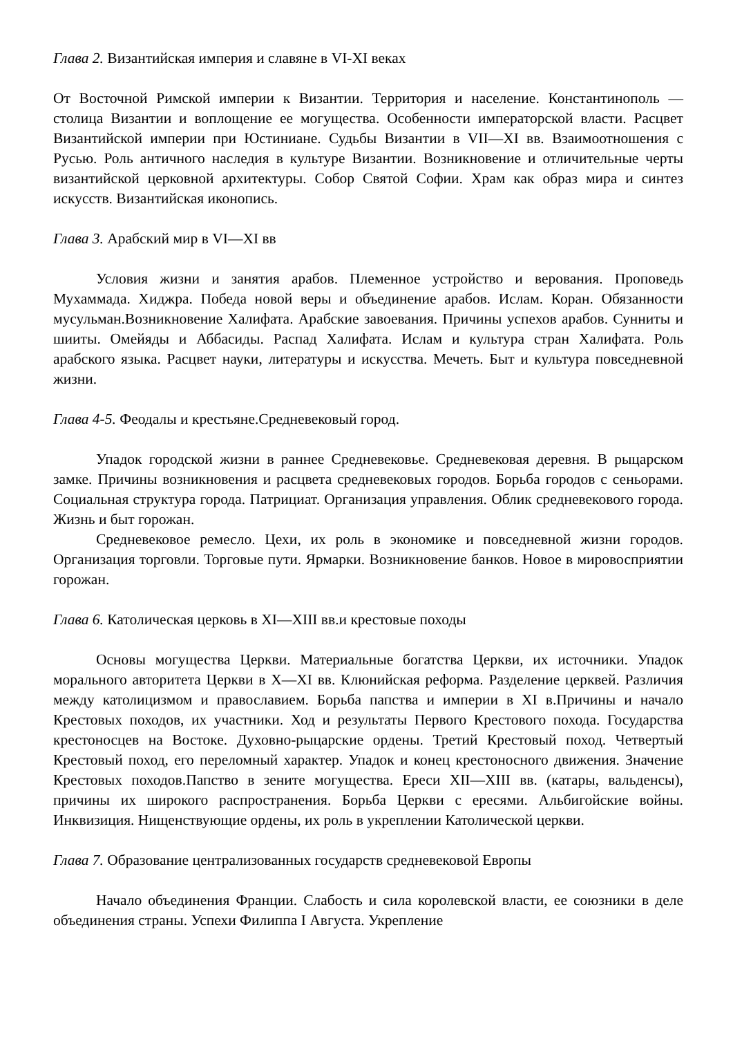Глава 2. Византийская империя и славяне в VI-XI веках
От Восточной Римской империи к Византии. Территория и население. Константинополь — столица Византии и воплощение ее могущества. Особенности императорской власти. Расцвет Византийской империи при Юстиниане. Судьбы Византии в VII—XI вв. Взаимоотношения с Русью. Роль античного наследия в культуре Византии. Возникновение и отличительные черты византийской церковной архитектуры. Собор Святой Софии. Храм как образ мира и синтез искусств. Византийская иконопись.
Глава 3. Арабский мир в VI—XI вв
Условия жизни и занятия арабов. Племенное устройство и верования. Проповедь Мухаммада. Хиджра. Победа новой веры и объединение арабов. Ислам. Коран. Обязанности мусульман.Возникновение Халифата. Арабские завоевания. Причины успехов арабов. Сунниты и шииты. Омейяды и Аббасиды. Распад Халифата. Ислам и культура стран Халифата. Роль арабского языка. Расцвет науки, литературы и искусства. Мечеть. Быт и культура повседневной жизни.
Глава 4-5. Феодалы и крестьяне.Средневековый город.
Упадок городской жизни в раннее Средневековье. Средневековая деревня. В рыцарском замке. Причины возникновения и расцвета средневековых городов. Борьба городов с сеньорами. Социальная структура города. Патрициат. Организация управления. Облик средневекового города. Жизнь и быт горожан.
Средневековое ремесло. Цехи, их роль в экономике и повседневной жизни городов. Организация торговли. Торговые пути. Ярмарки. Возникновение банков. Новое в мировосприятии горожан.
Глава 6. Католическая церковь в XI—XIII вв.и крестовые походы
Основы могущества Церкви. Материальные богатства Церкви, их источники. Упадок морального авторитета Церкви в X—XI вв. Клюнийская реформа. Разделение церквей. Различия между католицизмом и православием. Борьба папства и империи в XI в.Причины и начало Крестовых походов, их участники. Ход и результаты Первого Крестового похода. Государства крестоносцев на Востоке. Духовно-рыцарские ордены. Третий Крестовый поход. Четвертый Крестовый поход, его переломный характер. Упадок и конец крестоносного движения. Значение Крестовых походов.Папство в зените могущества. Ереси XII—XIII вв. (катары, вальденсы), причины их широкого распространения. Борьба Церкви с ересями. Альбигойские войны. Инквизиция. Нищенствующие ордены, их роль в укреплении Католической церкви.
Глава 7. Образование централизованных государств средневековой Европы
Начало объединения Франции. Слабость и сила королевской власти, ее союзники в деле объединения страны. Успехи Филиппа I Августа. Укрепление